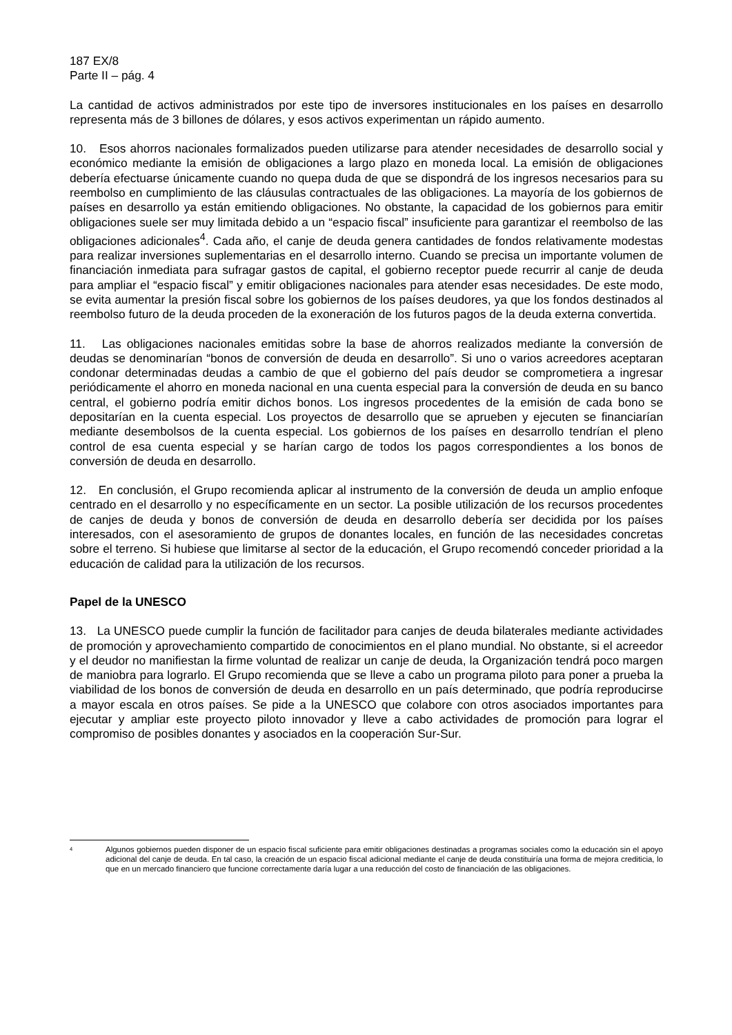187 EX/8
Parte II – pág. 4
La cantidad de activos administrados por este tipo de inversores institucionales en los países en desarrollo representa más de 3 billones de dólares, y esos activos experimentan un rápido aumento.
10. Esos ahorros nacionales formalizados pueden utilizarse para atender necesidades de desarrollo social y económico mediante la emisión de obligaciones a largo plazo en moneda local. La emisión de obligaciones debería efectuarse únicamente cuando no quepa duda de que se dispondrá de los ingresos necesarios para su reembolso en cumplimiento de las cláusulas contractuales de las obligaciones. La mayoría de los gobiernos de países en desarrollo ya están emitiendo obligaciones. No obstante, la capacidad de los gobiernos para emitir obligaciones suele ser muy limitada debido a un “espacio fiscal” insuficiente para garantizar el reembolso de las obligaciones adicionales<sup>4</sup>. Cada año, el canje de deuda genera cantidades de fondos relativamente modestas para realizar inversiones suplementarias en el desarrollo interno. Cuando se precisa un importante volumen de financiación inmediata para sufragar gastos de capital, el gobierno receptor puede recurrir al canje de deuda para ampliar el “espacio fiscal” y emitir obligaciones nacionales para atender esas necesidades. De este modo, se evita aumentar la presión fiscal sobre los gobiernos de los países deudores, ya que los fondos destinados al reembolso futuro de la deuda proceden de la exoneración de los futuros pagos de la deuda externa convertida.
11. Las obligaciones nacionales emitidas sobre la base de ahorros realizados mediante la conversión de deudas se denominarían “bonos de conversión de deuda en desarrollo”. Si uno o varios acreedores aceptaran condonar determinadas deudas a cambio de que el gobierno del país deudor se comprometiera a ingresar periódicamente el ahorro en moneda nacional en una cuenta especial para la conversión de deuda en su banco central, el gobierno podría emitir dichos bonos. Los ingresos procedentes de la emisión de cada bono se depositarían en la cuenta especial. Los proyectos de desarrollo que se aprueben y ejecuten se financiarían mediante desembolsos de la cuenta especial. Los gobiernos de los países en desarrollo tendrían el pleno control de esa cuenta especial y se harían cargo de todos los pagos correspondientes a los bonos de conversión de deuda en desarrollo.
12. En conclusión, el Grupo recomienda aplicar al instrumento de la conversión de deuda un amplio enfoque centrado en el desarrollo y no específicamente en un sector. La posible utilización de los recursos procedentes de canjes de deuda y bonos de conversión de deuda en desarrollo debería ser decidida por los países interesados, con el asesoramiento de grupos de donantes locales, en función de las necesidades concretas sobre el terreno. Si hubiese que limitarse al sector de la educación, el Grupo recomendó conceder prioridad a la educación de calidad para la utilización de los recursos.
Papel de la UNESCO
13. La UNESCO puede cumplir la función de facilitador para canjes de deuda bilaterales mediante actividades de promoción y aprovechamiento compartido de conocimientos en el plano mundial. No obstante, si el acreedor y el deudor no manifiestan la firme voluntad de realizar un canje de deuda, la Organización tendrá poco margen de maniobra para lograrlo. El Grupo recomienda que se lleve a cabo un programa piloto para poner a prueba la viabilidad de los bonos de conversión de deuda en desarrollo en un país determinado, que podría reproducirse a mayor escala en otros países. Se pide a la UNESCO que colabore con otros asociados importantes para ejecutar y ampliar este proyecto piloto innovador y lleve a cabo actividades de promoción para lograr el compromiso de posibles donantes y asociados en la cooperación Sur-Sur.
<sup>4</sup> Algunos gobiernos pueden disponer de un espacio fiscal suficiente para emitir obligaciones destinadas a programas sociales como la educación sin el apoyo adicional del canje de deuda. En tal caso, la creación de un espacio fiscal adicional mediante el canje de deuda constituiría una forma de mejora crediticia, lo que en un mercado financiero que funcione correctamente daría lugar a una reducción del costo de financiación de las obligaciones.